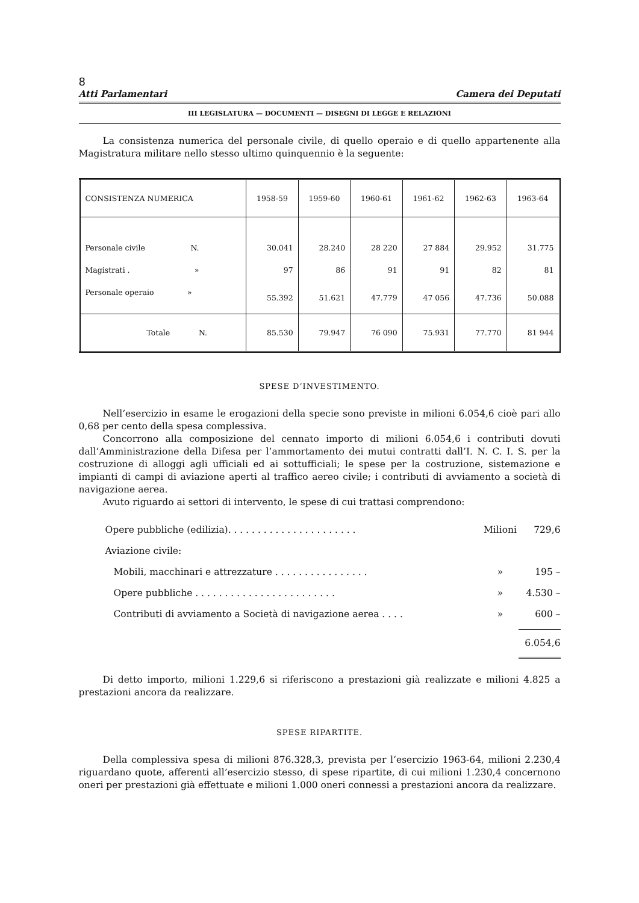8
Atti Parlamentari Camera dei Deputati
III LEGISLATURA — DOCUMENTI — DISEGNI DI LEGGE E RELAZIONI
La consistenza numerica del personale civile, di quello operaio e di quello appartenente alla Magistratura militare nello stesso ultimo quinquennio è la seguente:
| CONSISTENZA NUMERICA | 1958-59 | 1959-60 | 1960-61 | 1961-62 | 1962-63 | 1963-64 |
| --- | --- | --- | --- | --- | --- | --- |
| Personale civile N. | 30.041 | 28.240 | 28 220 | 27 884 | 29.952 | 31.775 |
| Magistrati . » | 97 | 86 | 91 | 91 | 82 | 81 |
| Personale operaio » | 55.392 | 51.621 | 47.779 | 47 056 | 47.736 | 50.088 |
| Totale N. | 85.530 | 79.947 | 76 090 | 75.931 | 77.770 | 81 944 |
SPESE D’INVESTIMENTO.
Nell’esercizio in esame le erogazioni della specie sono previste in milioni 6.054,6 cioè pari allo 0,68 per cento della spesa complessiva.
Concorrono alla composizione del cennato importo di milioni 6.054,6 i contributi dovuti dall’Amministrazione della Difesa per l’ammortamento dei mutui contratti dall’I. N. C. I. S. per la costruzione di alloggi agli ufficiali ed ai sottufficiali; le spese per la costruzione, sistemazione e impianti di campi di aviazione aperti al traffico aereo civile; i contributi di avviamento a società di navigazione aerea.
Avuto riguardo ai settori di intervento, le spese di cui trattasi comprendono:
Opere pubbliche (edilizia). . . . . . . . . . . . . . . . . . . . . . Milioni 729,6
Aviazione civile:
Mobili, macchinari e attrezzature . . . . . . . . . . . . . . . . » 195 –
Opere pubbliche . . . . . . . . . . . . . . . . . . . . . . . . » 4.530 –
Contributi di avviamento a Società di navigazione aerea . . . . » 600 –
6.054,6
Di detto importo, milioni 1.229,6 si riferiscono a prestazioni già realizzate e milioni 4.825 a prestazioni ancora da realizzare.
SPESE RIPARTITE.
Della complessiva spesa di milioni 876.328,3, prevista per l’esercizio 1963-64, milioni 2.230,4 riguardano quote, afferenti all’esercizio stesso, di spese ripartite, di cui milioni 1.230,4 concernono oneri per prestazioni già effettuate e milioni 1.000 oneri connessi a prestazioni ancora da realizzare.